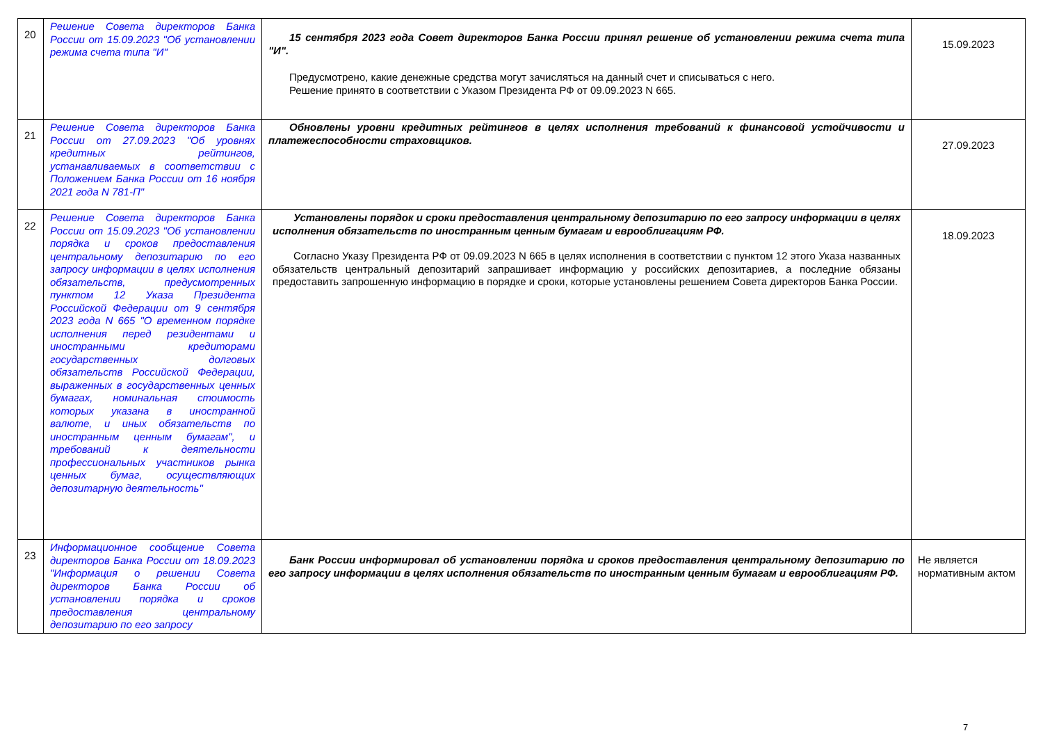| 20 | Решение Совета директоров Банка России от 15.09.2023 "Об установлении режима счета типа "И" | 15 сентября 2023 года Совет директоров Банка России принял решение об установлении режима счета типа "И". Предусмотрено, какие денежные средства могут зачисляться на данный счет и списываться с него. Решение принято в соответствии с Указом Президента РФ от 09.09.2023 N 665. | 15.09.2023 |
| 21 | Решение Совета директоров Банка России от 27.09.2023 "Об уровнях кредитных рейтингов, устанавливаемых в соответствии с Положением Банка России от 16 ноября 2021 года N 781-П" | Обновлены уровни кредитных рейтингов в целях исполнения требований к финансовой устойчивости и платежеспособности страховщиков. | 27.09.2023 |
| 22 | Решение Совета директоров Банка России от 15.09.2023 "Об установлении порядка и сроков предоставления центральному депозитарию по его запросу информации в целях исполнения обязательств, предусмотренных пунктом 12 Указа Президента Российской Федерации от 9 сентября 2023 года N 665 "О временном порядке исполнения перед резидентами и иностранными кредиторами государственных долговых обязательств Российской Федерации, выраженных в государственных ценных бумагах, номинальная стоимость которых указана в иностранной валюте, и иных обязательств по иностранным ценным бумагам", и требований к деятельности профессиональных участников рынка ценных бумаг, осуществляющих депозитарную деятельность" | Установлены порядок и сроки предоставления центральному депозитарию по его запросу информации в целях исполнения обязательств по иностранным ценным бумагам и еврооблигациям РФ. Согласно Указу Президента РФ от 09.09.2023 N 665 в целях исполнения в соответствии с пунктом 12 этого Указа названных обязательств центральный депозитарий запрашивает информацию у российских депозитариев, а последние обязаны предоставить запрошенную информацию в порядке и сроки, которые установлены решением Совета директоров Банка России. | 18.09.2023 |
| 23 | Информационное сообщение Совета директоров Банка России от 18.09.2023 "Информация о решении Совета директоров Банка России об установлении порядка и сроков предоставления центральному депозитарию по его запросу | Банк России информировал об установлении порядка и сроков предоставления центральному депозитарию по его запросу информации в целях исполнения обязательств по иностранным ценным бумагам и еврооблигациям РФ. | Не является нормативным актом |
7